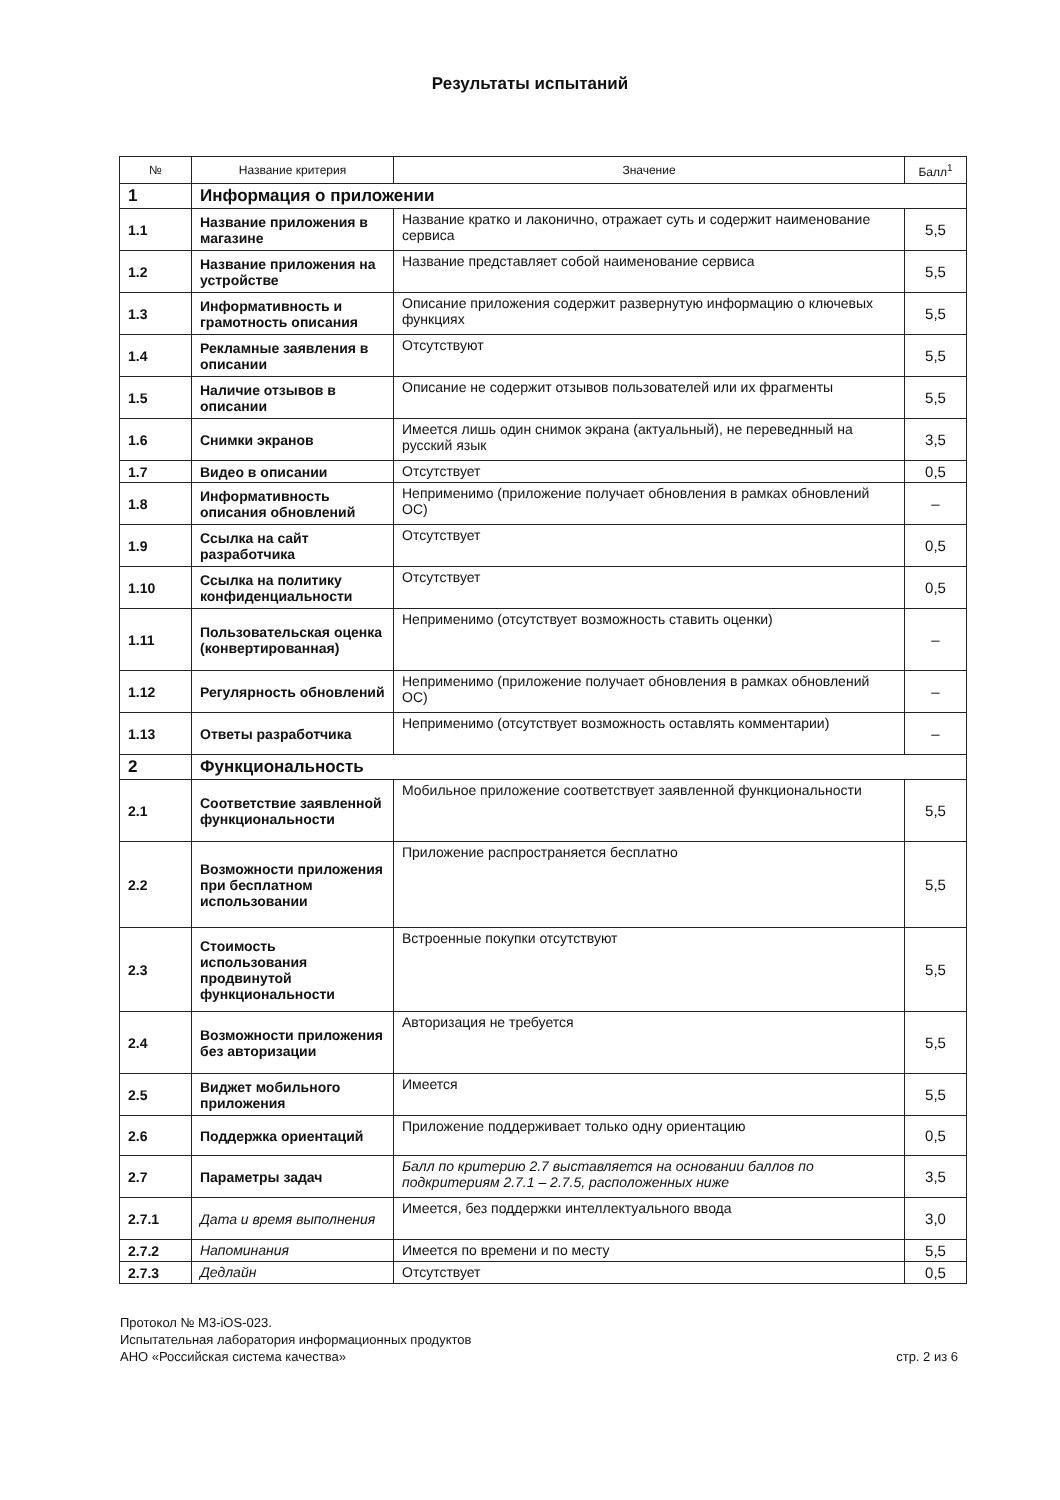Результаты испытаний
| № | Название критерия | Значение | Балл<sup>1</sup> |
| --- | --- | --- | --- |
| 1 | Информация о приложении | | |
| 1.1 | Название приложения в магазине | Название кратко и лаконично, отражает суть и содержит наименование сервиса | 5,5 |
| 1.2 | Название приложения на устройстве | Название представляет собой наименование сервиса | 5,5 |
| 1.3 | Информативность и грамотность описания | Описание приложения содержит развернутую информацию о ключевых функциях | 5,5 |
| 1.4 | Рекламные заявления в описании | Отсутствуют | 5,5 |
| 1.5 | Наличие отзывов в описании | Описание не содержит отзывов пользователей или их фрагменты | 5,5 |
| 1.6 | Снимки экранов | Имеется лишь один снимок экрана (актуальный), не переведнный на русский язык | 3,5 |
| 1.7 | Видео в описании | Отсутствует | 0,5 |
| 1.8 | Информативность описания обновлений | Неприменимо (приложение получает обновления в рамках обновлений ОС) | – |
| 1.9 | Ссылка на сайт разработчика | Отсутствует | 0,5 |
| 1.10 | Ссылка на политику конфиденциальности | Отсутствует | 0,5 |
| 1.11 | Пользовательская оценка (конвертированная) | Неприменимо (отсутствует возможность ставить оценки) | – |
| 1.12 | Регулярность обновлений | Неприменимо (приложение получает обновления в рамках обновлений ОС) | – |
| 1.13 | Ответы разработчика | Неприменимо (отсутствует возможность оставлять комментарии) | – |
| 2 | Функциональность | | |
| 2.1 | Соответствие заявленной функциональности | Мобильное приложение соответствует заявленной функциональности | 5,5 |
| 2.2 | Возможности приложения при бесплатном использовании | Приложение распространяется бесплатно | 5,5 |
| 2.3 | Стоимость использования продвинутой функциональности | Встроенные покупки отсутствуют | 5,5 |
| 2.4 | Возможности приложения без авторизации | Авторизация не требуется | 5,5 |
| 2.5 | Виджет мобильного приложения | Имеется | 5,5 |
| 2.6 | Поддержка ориентаций | Приложение поддерживает только одну ориентацию | 0,5 |
| 2.7 | Параметры задач | Балл по критерию 2.7 выставляется на основании баллов по подкритериям 2.7.1 – 2.7.5, расположенных ниже | 3,5 |
| 2.7.1 | Дата и время выполнения | Имеется, без поддержки интеллектуального ввода | 3,0 |
| 2.7.2 | Напоминания | Имеется по времени и по месту | 5,5 |
| 2.7.3 | Дедлайн | Отсутствует | 0,5 |
Протокол № М3-iOS-023.
Испытательная лаборатория информационных продуктов
АНО «Российская система качества»
стр. 2 из 6